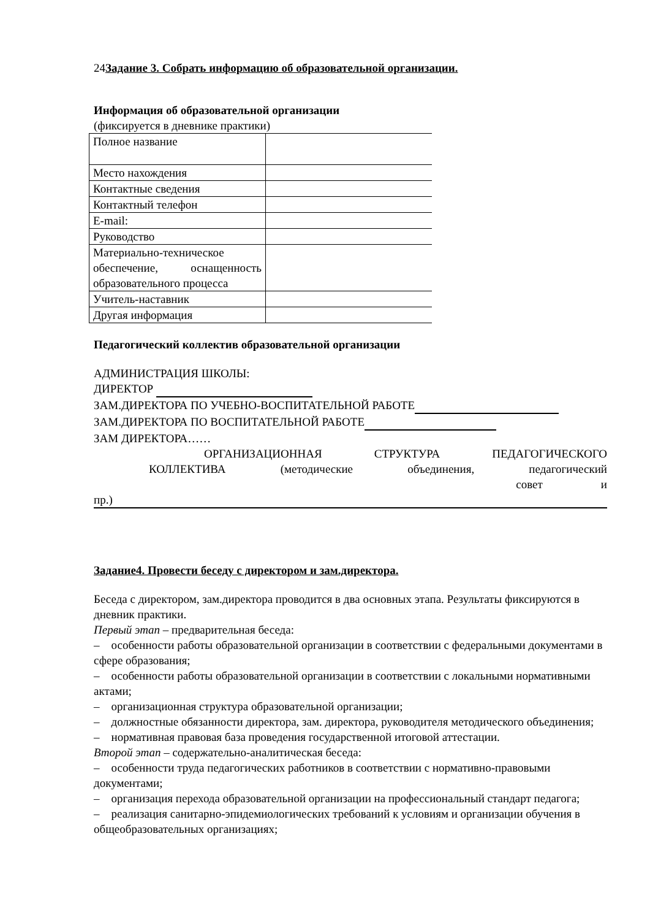24Задание 3. Собрать информацию об образовательной организации.
Информация об образовательной организации
(фиксируется в дневнике практики)
| Полное название | |
| Место нахождения | |
| Контактные сведения | |
| Контактный телефон | |
| E-mail: | |
| Руководство | |
| Материально-техническое обеспечение, оснащенность образовательного процесса | |
| Учитель-наставник | |
| Другая информация | |
Педагогический коллектив образовательной организации
АДМИНИСТРАЦИЯ ШКОЛЫ:
ДИРЕКТОР
ЗАМ.ДИРЕКТОРА ПО УЧЕБНО-ВОСПИТАТЕЛЬНОЙ РАБОТЕ
ЗАМ.ДИРЕКТОРА ПО ВОСПИТАТЕЛЬНОЙ РАБОТЕ
ЗАМ ДИРЕКТОРА……
ОРГАНИЗАЦИОННАЯ СТРУКТУРА ПЕДАГОГИЧЕСКОГО
КОЛЛЕКТИВА (методические объединения, педагогический
совет и
пр.)
Задание4. Провести беседу с директором и зам.директора.
Беседа с директором, зам.директора проводится в два основных этапа. Результаты фиксируются в дневник практики.
Первый этап – предварительная беседа:
– особенности работы образовательной организации в соответствии с федеральными документами в сфере образования;
– особенности работы образовательной организации в соответствии с локальными нормативными актами;
– организационная структура образовательной организации;
– должностные обязанности директора, зам. директора, руководителя методического объединения;
– нормативная правовая база проведения государственной итоговой аттестации.
Второй этап – содержательно-аналитическая беседа:
– особенности труда педагогических работников в соответствии с нормативно-правовыми документами;
– организация перехода образовательной организации на профессиональный стандарт педагога;
– реализация санитарно-эпидемиологических требований к условиям и организации обучения в общеобразовательных организациях;